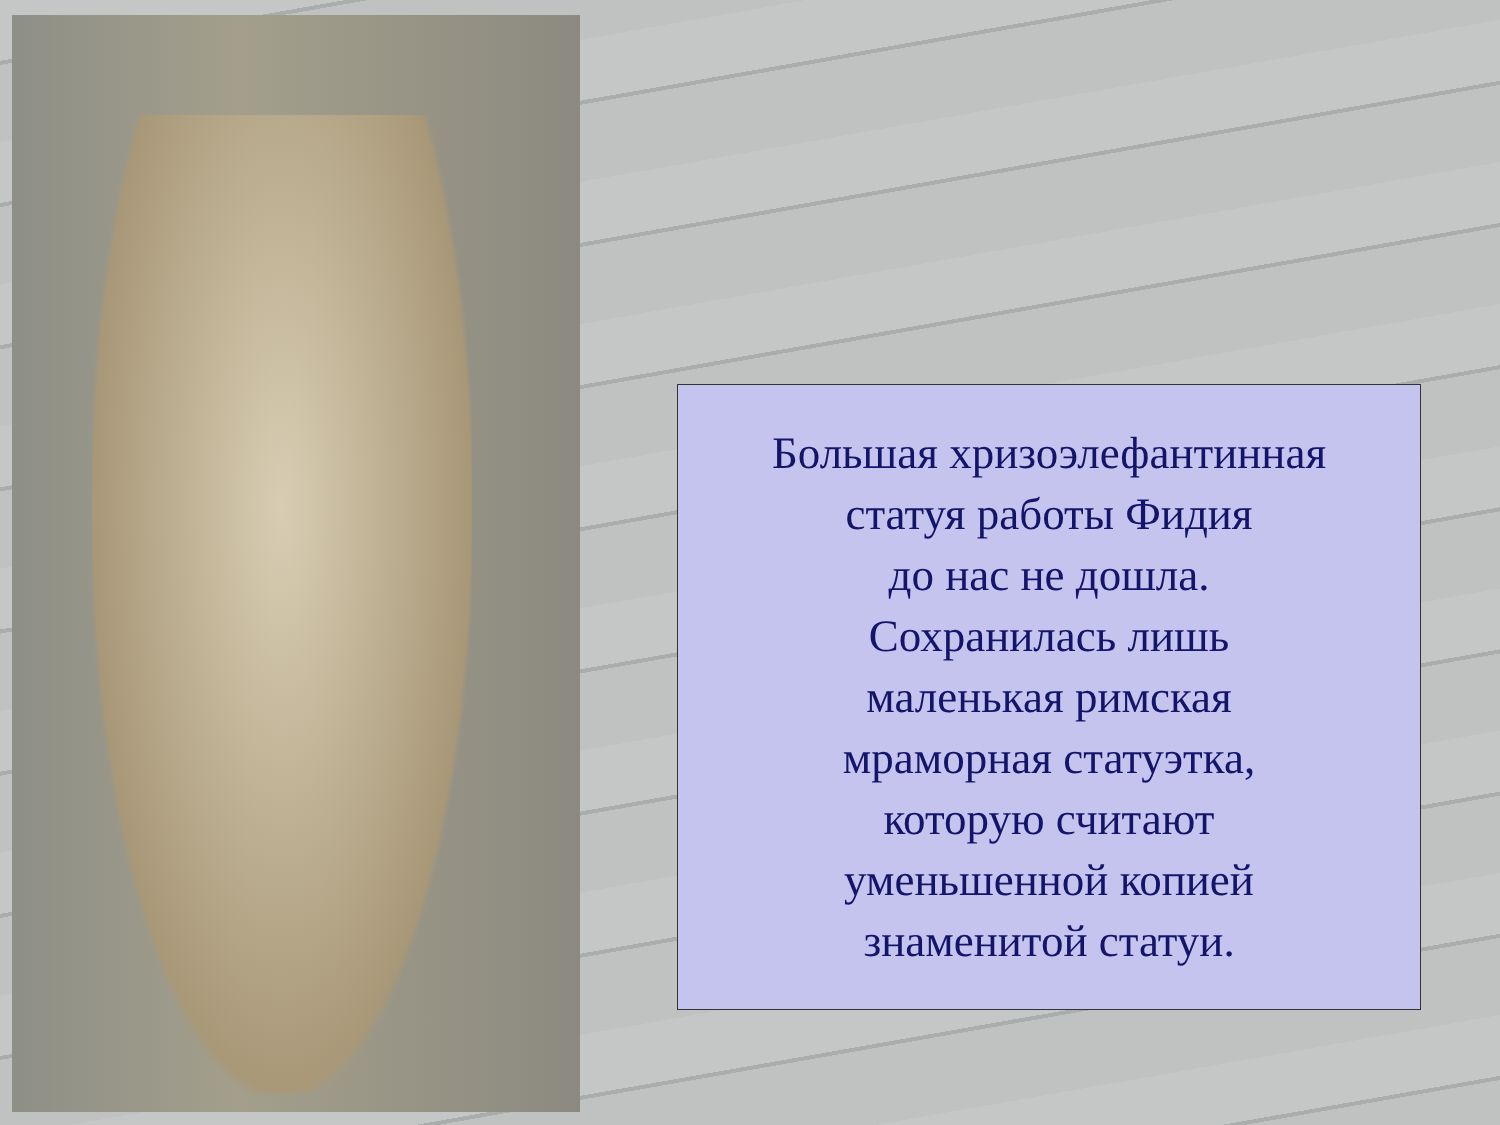Большая хризоэлефантинная
статуя работы Фидия
до нас не дошла.
Сохранилась лишь
маленькая римская
мраморная статуэтка,
которую считают
уменьшенной копией
знаменитой статуи.